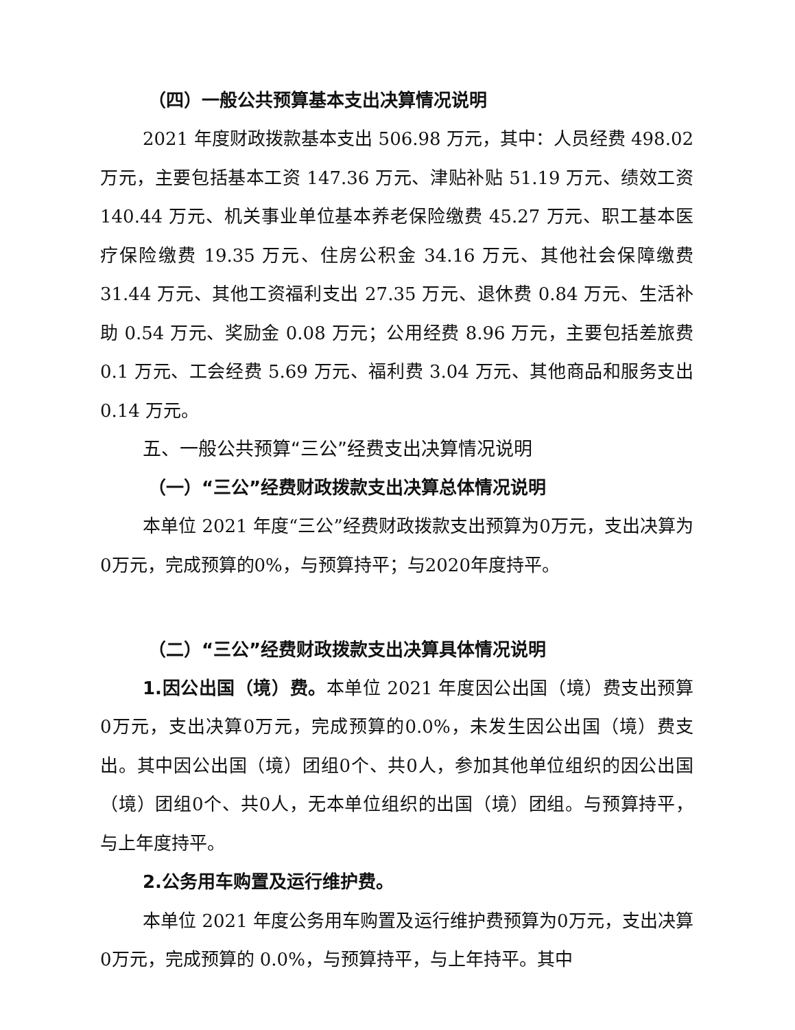（四）一般公共预算基本支出决算情况说明
2021 年度财政拨款基本支出 506.98 万元，其中：人员经费 498.02 万元，主要包括基本工资 147.36 万元、津贴补贴 51.19 万元、绩效工资 140.44 万元、机关事业单位基本养老保险缴费 45.27 万元、职工基本医疗保险缴费 19.35 万元、住房公积金 34.16 万元、其他社会保障缴费 31.44 万元、其他工资福利支出 27.35 万元、退休费 0.84 万元、生活补助 0.54 万元、奖励金 0.08 万元；公用经费 8.96 万元，主要包括差旅费 0.1 万元、工会经费 5.69 万元、福利费 3.04 万元、其他商品和服务支出 0.14 万元。
五、一般公共预算“三公”经费支出决算情况说明
（一）“三公”经费财政拨款支出决算总体情况说明
本单位 2021 年度“三公”经费财政拨款支出预算为0万元，支出决算为0万元，完成预算的0%，与预算持平；与2020年度持平。
（二）“三公”经费财政拨款支出决算具体情况说明
1.因公出国（境）费。本单位 2021 年度因公出国（境）费支出预算0万元，支出决算0万元，完成预算的0.0%，未发生因公出国（境）费支出。其中因公出国（境）团组0个、共0人，参加其他单位组织的因公出国（境）团组0个、共0人，无本单位组织的出国（境）团组。与预算持平，与上年度持平。
2.公务用车购置及运行维护费。
本单位 2021 年度公务用车购置及运行维护费预算为0万元，支出决算0万元，完成预算的 0.0%，与预算持平，与上年持平。其中